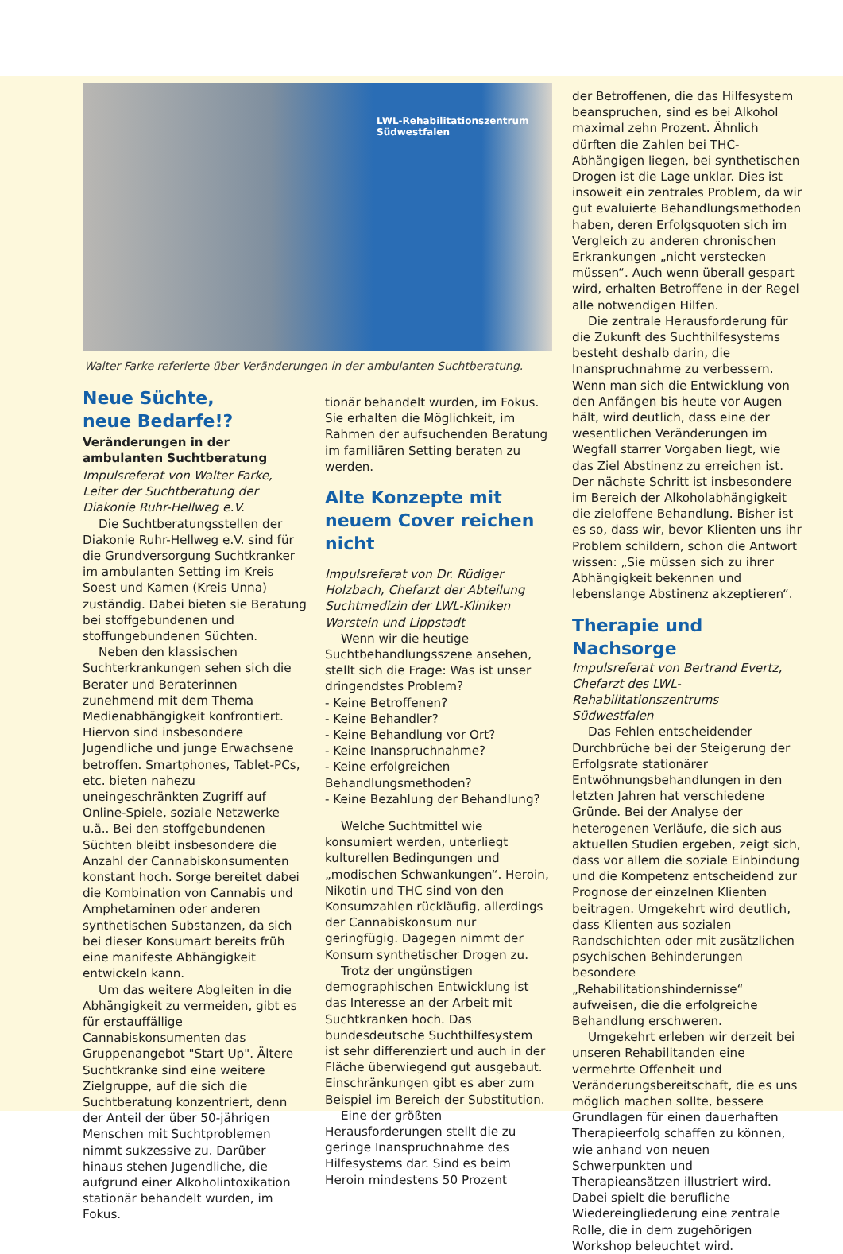LWL-Rehabilitationszentrum Südwestfalen
Walter Farke referierte über Veränderungen in der ambulanten Suchtberatung.
Neue Süchte,
neue Bedarfe!?
Veränderungen in der ambulanten Suchtberatung
Impulsreferat von Walter Farke, Leiter der Suchtberatung der Diakonie Ruhr-Hellweg e.V.
Die Suchtberatungsstellen der Diakonie Ruhr-Hellweg e.V. sind für die Grundversorgung Suchtkranker im ambulanten Setting im Kreis Soest und Kamen (Kreis Unna) zuständig. Dabei bieten sie Beratung bei stoffgebundenen und stoffungebundenen Süchten.
Neben den klassischen Suchterkrankungen sehen sich die Berater und Beraterinnen zunehmend mit dem Thema Medienabhängigkeit konfrontiert. Hiervon sind insbesondere Jugendliche und junge Erwachsene betroffen. Smartphones, Tablet-PCs, etc. bieten nahezu uneingeschränkten Zugriff auf Online-Spiele, soziale Netzwerke u.ä.. Bei den stoffgebundenen Süchten bleibt insbesondere die Anzahl der Cannabiskonsumenten konstant hoch. Sorge bereitet dabei die Kombination von Cannabis und Amphetaminen oder anderen synthetischen Substanzen, da sich bei dieser Konsumart bereits früh eine manifeste Abhängigkeit entwickeln kann.
Um das weitere Abgleiten in die Abhängigkeit zu vermeiden, gibt es für erstauffällige Cannabiskonsumenten das Gruppenangebot "Start Up". Ältere Suchtkranke sind eine weitere Zielgruppe, auf die sich die Suchtberatung konzentriert, denn der Anteil der über 50-jährigen Menschen mit Suchtproblemen nimmt sukzessive zu. Darüber hinaus stehen Jugendliche, die aufgrund einer Alkoholintoxikation stationär behandelt wurden, im Fokus.
tionär behandelt wurden, im Fokus. Sie erhalten die Möglichkeit, im Rahmen der aufsuchenden Beratung im familiären Setting beraten zu werden.
Alte Konzepte mit neuem Cover reichen nicht
Impulsreferat von Dr. Rüdiger Holzbach, Chefarzt der Abteilung Suchtmedizin der LWL-Kliniken Warstein und Lippstadt
Wenn wir die heutige Suchtbehandlungsszene ansehen, stellt sich die Frage: Was ist unser dringendstes Problem?
- Keine Betroffenen?
- Keine Behandler?
- Keine Behandlung vor Ort?
- Keine Inanspruchnahme?
- Keine erfolgreichen Behandlungsmethoden?
- Keine Bezahlung der Behandlung?
Welche Suchtmittel wie konsumiert werden, unterliegt kulturellen Bedingungen und „modischen Schwankungen“. Heroin, Nikotin und THC sind von den Konsumzahlen rückläufig, allerdings der Cannabiskonsum nur geringfügig. Dagegen nimmt der Konsum synthetischer Drogen zu.
Trotz der ungünstigen demographischen Entwicklung ist das Interesse an der Arbeit mit Suchtkranken hoch. Das bundesdeutsche Suchthilfesystem ist sehr differenziert und auch in der Fläche überwiegend gut ausgebaut. Einschränkungen gibt es aber zum Beispiel im Bereich der Substitution.
Eine der größten Herausforderungen stellt die zu geringe Inanspruchnahme des Hilfesystems dar. Sind es beim Heroin mindestens 50 Prozent
der Betroffenen, die das Hilfesystem beanspruchen, sind es bei Alkohol maximal zehn Prozent. Ähnlich dürften die Zahlen bei THC-Abhängigen liegen, bei synthetischen Drogen ist die Lage unklar. Dies ist insoweit ein zentrales Problem, da wir gut evaluierte Behandlungsmethoden haben, deren Erfolgsquoten sich im Vergleich zu anderen chronischen Erkrankungen „nicht verstecken müssen“. Auch wenn überall gespart wird, erhalten Betroffene in der Regel alle notwendigen Hilfen.
Die zentrale Herausforderung für die Zukunft des Suchthilfesystems besteht deshalb darin, die Inanspruchnahme zu verbessern. Wenn man sich die Entwicklung von den Anfängen bis heute vor Augen hält, wird deutlich, dass eine der wesentlichen Veränderungen im Wegfall starrer Vorgaben liegt, wie das Ziel Abstinenz zu erreichen ist. Der nächste Schritt ist insbesondere im Bereich der Alkoholabhängigkeit die zieloffene Behandlung. Bisher ist es so, dass wir, bevor Klienten uns ihr Problem schildern, schon die Antwort wissen: „Sie müssen sich zu ihrer Abhängigkeit bekennen und lebenslange Abstinenz akzeptieren“.
Therapie und Nachsorge
Impulsreferat von Bertrand Evertz, Chefarzt des LWL-Rehabilitationszentrums Südwestfalen
Das Fehlen entscheidender Durchbrüche bei der Steigerung der Erfolgsrate stationärer Entwöhnungsbehandlungen in den letzten Jahren hat verschiedene Gründe. Bei der Analyse der heterogenen Verläufe, die sich aus aktuellen Studien ergeben, zeigt sich, dass vor allem die soziale Einbindung und die Kompetenz entscheidend zur Prognose der einzelnen Klienten beitragen. Umgekehrt wird deutlich, dass Klienten aus sozialen Randschichten oder mit zusätzlichen psychischen Behinderungen besondere „Rehabilitationshindernisse“ aufweisen, die die erfolgreiche Behandlung erschweren.
Umgekehrt erleben wir derzeit bei unseren Rehabilitanden eine vermehrte Offenheit und Veränderungsbereitschaft, die es uns möglich machen sollte, bessere Grundlagen für einen dauerhaften Therapieerfolg schaffen zu können, wie anhand von neuen Schwerpunkten und Therapieansätzen illustriert wird. Dabei spielt die berufliche Wiedereingliederung eine zentrale Rolle, die in dem zugehörigen Workshop beleuchtet wird.